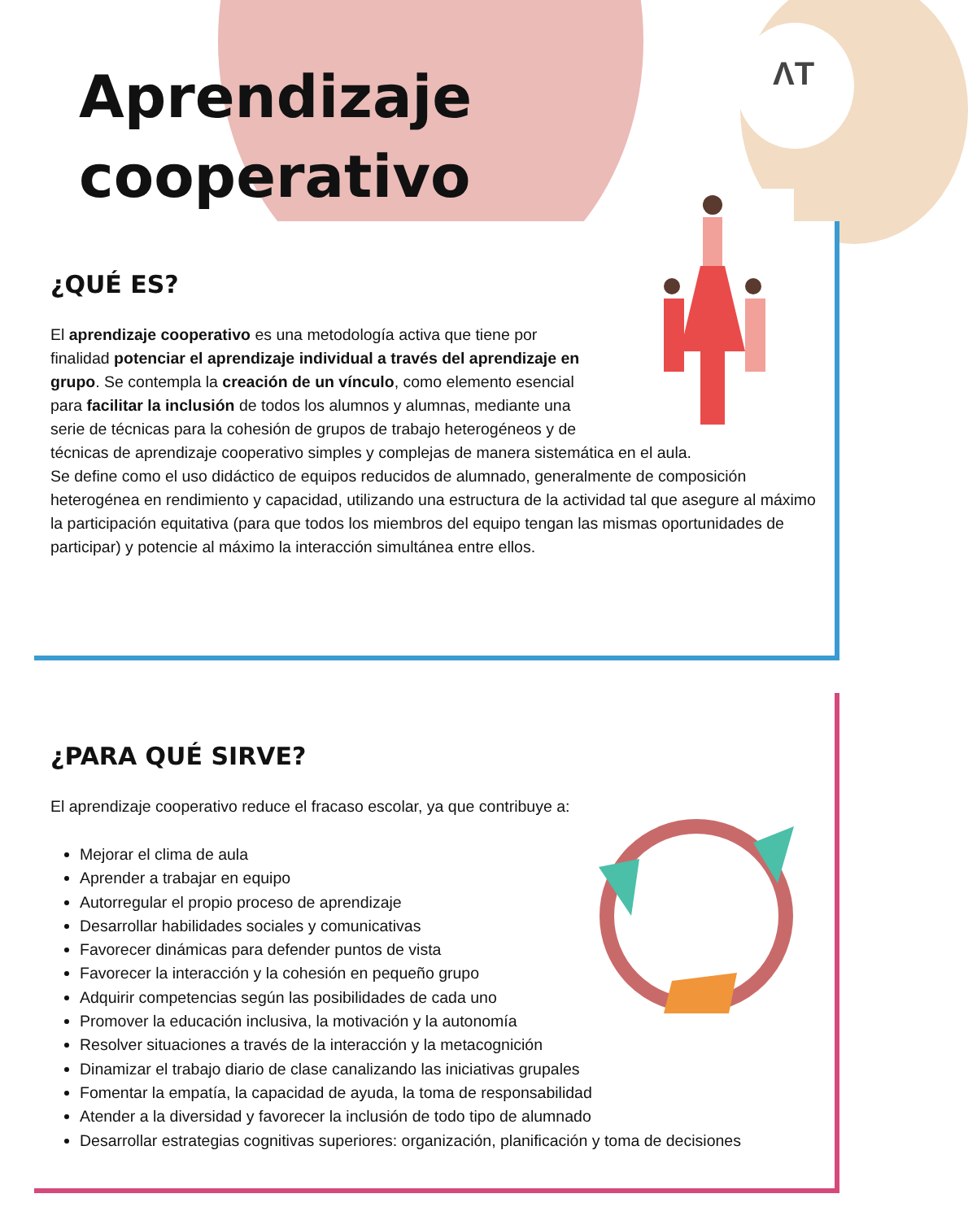ΛT
Aprendizaje
cooperativo
¿QUÉ ES?
El aprendizaje cooperativo es una metodología activa que tiene por finalidad potenciar el aprendizaje individual a través del aprendizaje en grupo. Se contempla la creación de un vínculo, como elemento esencial para facilitar la inclusión de todos los alumnos y alumnas, mediante una serie de técnicas para la cohesión de grupos de trabajo heterogéneos y de técnicas de aprendizaje cooperativo simples y complejas de manera sistemática en el aula.
Se define como el uso didáctico de equipos reducidos de alumnado, generalmente de composición heterogénea en rendimiento y capacidad, utilizando una estructura de la actividad tal que asegure al máximo la participación equitativa (para que todos los miembros del equipo tengan las mismas oportunidades de participar) y potencie al máximo la interacción simultánea entre ellos.
¿PARA QUÉ SIRVE?
El aprendizaje cooperativo reduce el fracaso escolar, ya que contribuye a:
Mejorar el clima de aula
Aprender a trabajar en equipo
Autorregular el propio proceso de aprendizaje
Desarrollar habilidades sociales y comunicativas
Favorecer dinámicas para defender puntos de vista
Favorecer la interacción y la cohesión en pequeño grupo
Adquirir competencias según las posibilidades de cada uno
Promover la educación inclusiva, la motivación y la autonomía
Resolver situaciones a través de la interacción y la metacognición
Dinamizar el trabajo diario de clase canalizando las iniciativas grupales
Fomentar la empatía, la capacidad de ayuda, la toma de responsabilidad
Atender a la diversidad y favorecer la inclusión de todo tipo de alumnado
Desarrollar estrategias cognitivas superiores: organización, planificación y toma de decisiones